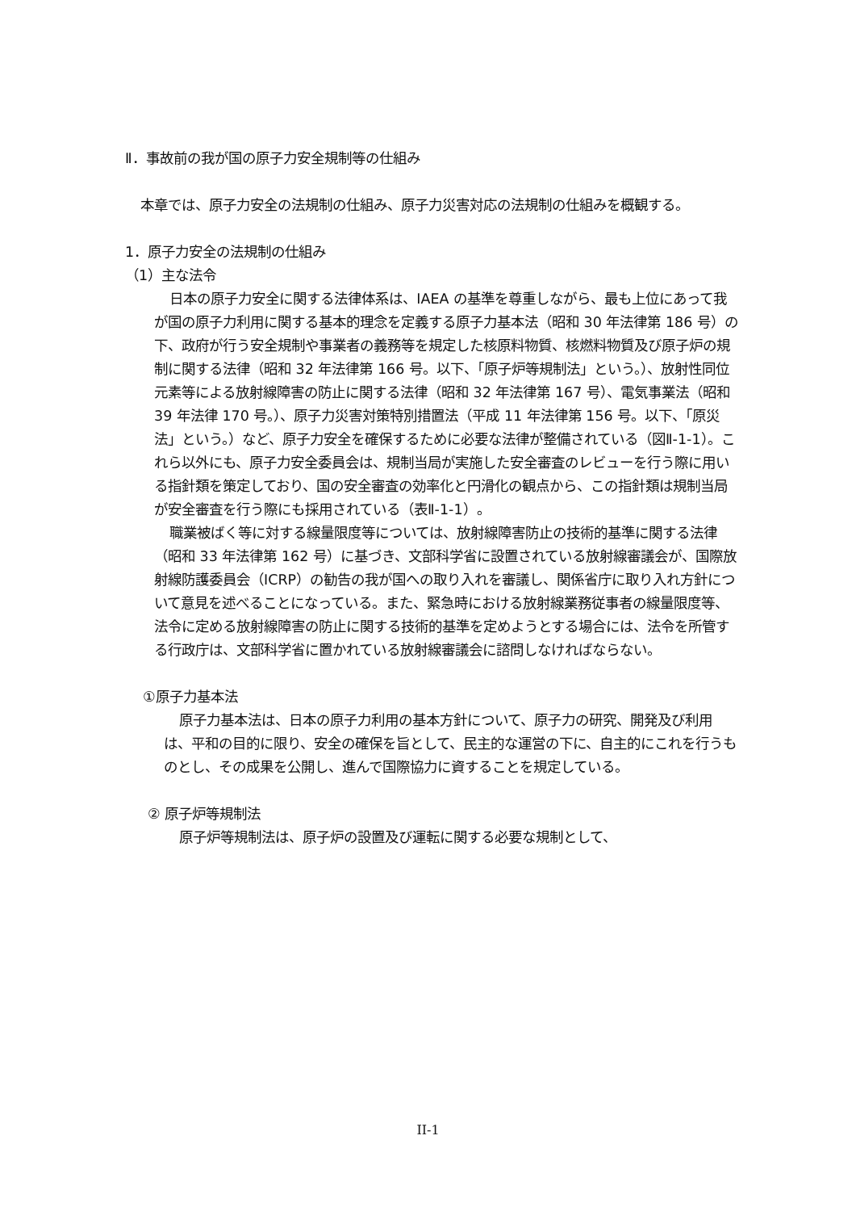Ⅱ．事故前の我が国の原子力安全規制等の仕組み
本章では、原子力安全の法規制の仕組み、原子力災害対応の法規制の仕組みを概観する。
1．原子力安全の法規制の仕組み
（1）主な法令
日本の原子力安全に関する法律体系は、IAEA の基準を尊重しながら、最も上位にあって我が国の原子力利用に関する基本的理念を定義する原子力基本法（昭和 30 年法律第 186 号）の下、政府が行う安全規制や事業者の義務等を規定した核原料物質、核燃料物質及び原子炉の規制に関する法律（昭和 32 年法律第 166 号。以下、「原子炉等規制法」という。）、放射性同位元素等による放射線障害の防止に関する法律（昭和 32 年法律第 167 号）、電気事業法（昭和 39 年法律 170 号。）、原子力災害対策特別措置法（平成 11 年法律第 156 号。以下、「原災法」という。）など、原子力安全を確保するために必要な法律が整備されている（図Ⅱ-1-1）。これら以外にも、原子力安全委員会は、規制当局が実施した安全審査のレビューを行う際に用いる指針類を策定しており、国の安全審査の効率化と円滑化の観点から、この指針類は規制当局が安全審査を行う際にも採用されている（表Ⅱ-1-1）。
職業被ばく等に対する線量限度等については、放射線障害防止の技術的基準に関する法律（昭和 33 年法律第 162 号）に基づき、文部科学省に設置されている放射線審議会が、国際放射線防護委員会（ICRP）の勧告の我が国への取り入れを審議し、関係省庁に取り入れ方針について意見を述べることになっている。また、緊急時における放射線業務従事者の線量限度等、法令に定める放射線障害の防止に関する技術的基準を定めようとする場合には、法令を所管する行政庁は、文部科学省に置かれている放射線審議会に諮問しなければならない。
①原子力基本法
原子力基本法は、日本の原子力利用の基本方針について、原子力の研究、開発及び利用は、平和の目的に限り、安全の確保を旨として、民主的な運営の下に、自主的にこれを行うものとし、その成果を公開し、進んで国際協力に資することを規定している。
② 原子炉等規制法
原子炉等規制法は、原子炉の設置及び運転に関する必要な規制として、
II-1